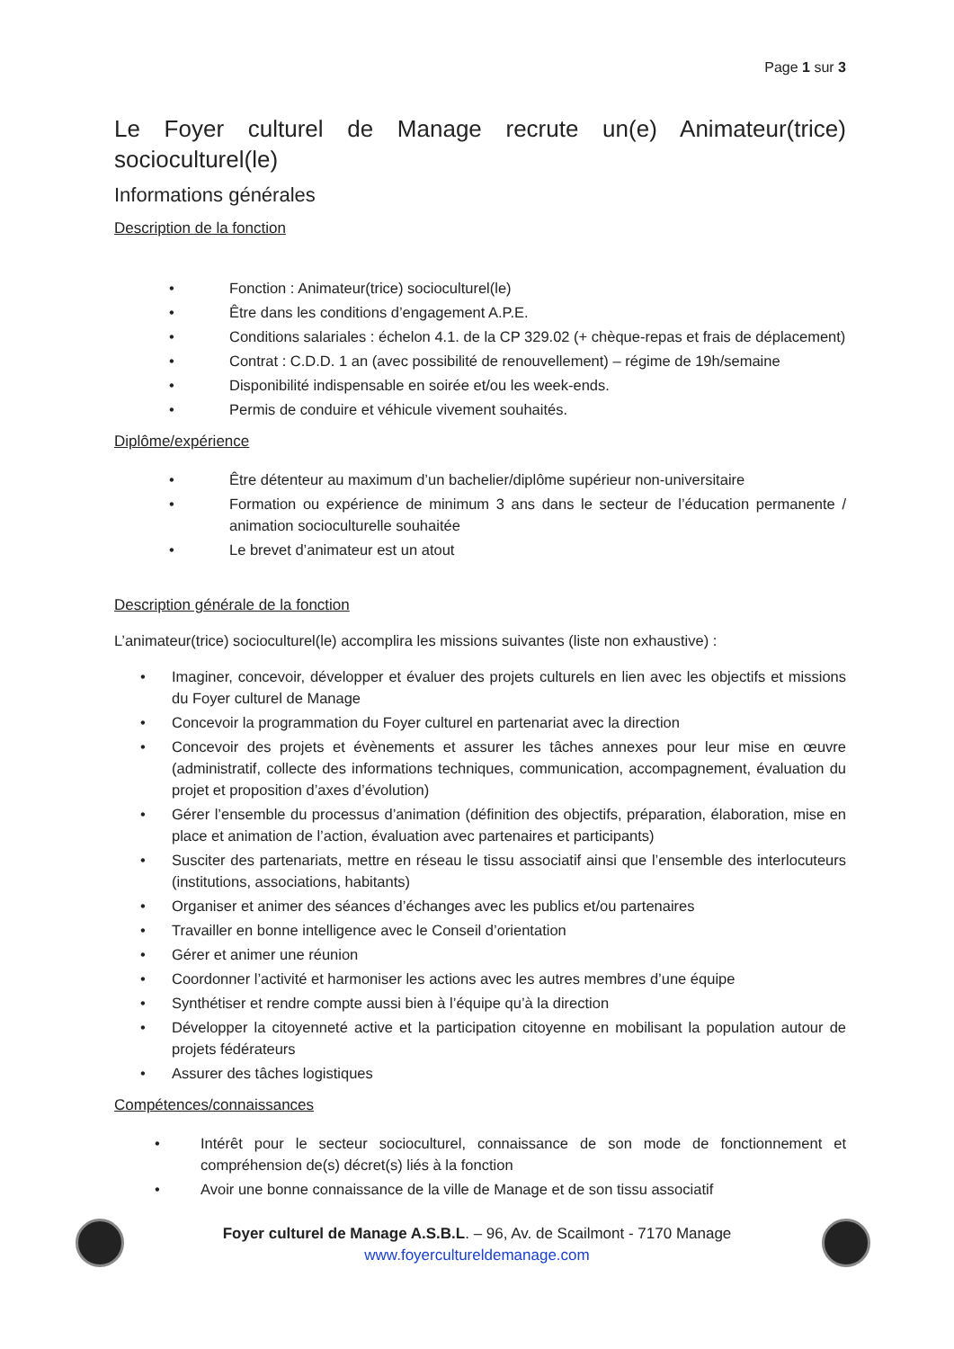Page 1 sur 3
Le Foyer culturel de Manage recrute un(e) Animateur(trice) socioculturel(le)
Informations générales
Description de la fonction
• Fonction : Animateur(trice) socioculturel(le)
• Être dans les conditions d’engagement A.P.E.
• Conditions salariales : échelon 4.1. de la CP 329.02 (+ chèque-repas et frais de déplacement)
• Contrat : C.D.D. 1 an (avec possibilité de renouvellement) – régime de 19h/semaine
• Disponibilité indispensable en soirée et/ou les week-ends.
• Permis de conduire et véhicule vivement souhaités.
Diplôme/expérience
• Être détenteur au maximum d’un bachelier/diplôme supérieur non-universitaire
• Formation ou expérience de minimum 3 ans dans le secteur de l’éducation permanente / animation socioculturelle souhaitée
• Le brevet d’animateur est un atout
Description générale de la fonction
L’animateur(trice) socioculturel(le) accomplira les missions suivantes (liste non exhaustive) :
• Imaginer, concevoir, développer et évaluer des projets culturels en lien avec les objectifs et missions du Foyer culturel de Manage
• Concevoir la programmation du Foyer culturel en partenariat avec la direction
• Concevoir des projets et évènements et assurer les tâches annexes pour leur mise en œuvre (administratif, collecte des informations techniques, communication, accompagnement, évaluation du projet et proposition d’axes d’évolution)
• Gérer l’ensemble du processus d’animation (définition des objectifs, préparation, élaboration, mise en place et animation de l’action, évaluation avec partenaires et participants)
• Susciter des partenariats, mettre en réseau le tissu associatif ainsi que l’ensemble des interlocuteurs (institutions, associations, habitants)
• Organiser et animer des séances d’échanges avec les publics et/ou partenaires
• Travailler en bonne intelligence avec le Conseil d’orientation
• Gérer et animer une réunion
• Coordonner l’activité et harmoniser les actions avec les autres membres d’une équipe
• Synthétiser et rendre compte aussi bien à l’équipe qu’à la direction
• Développer la citoyenneté active et la participation citoyenne en mobilisant la population autour de projets fédérateurs
• Assurer des tâches logistiques
Compétences/connaissances
• Intérêt pour le secteur socioculturel, connaissance de son mode de fonctionnement et compréhension de(s) décret(s) liés à la fonction
• Avoir une bonne connaissance de la ville de Manage et de son tissu associatif
Foyer culturel de Manage A.S.B.L. – 96, Av. de Scailmont - 7170 Manage
www.foyerculturel­demanage.com